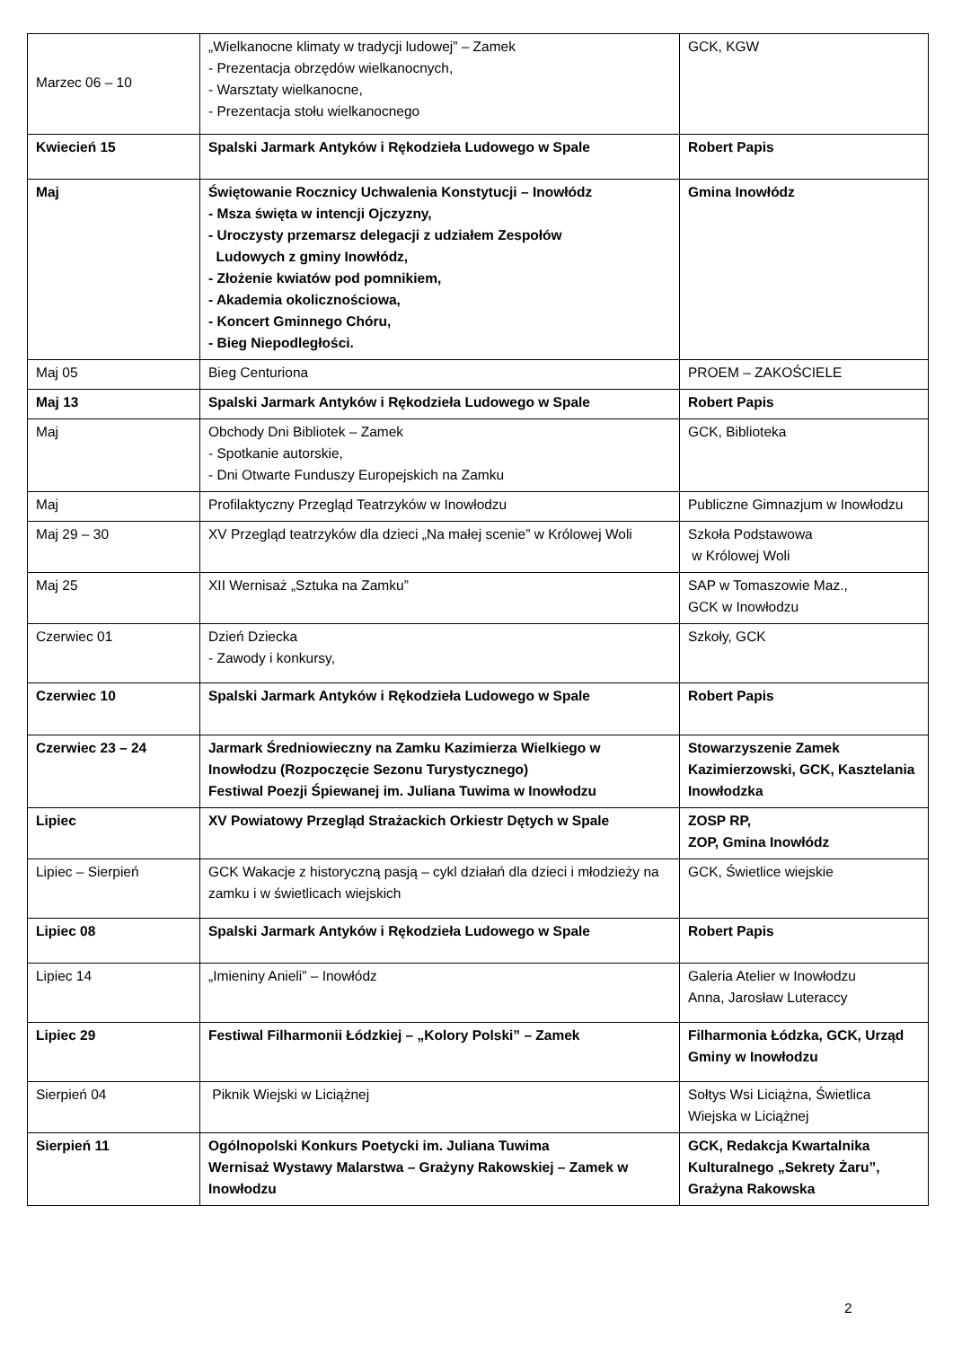| Marzec 06 – 10 | „Wielkanocne klimaty w tradycji ludowej” – Zamek - Prezentacja obrzędów wielkanocnych, - Warsztaty wielkanocne, - Prezentacja stołu wielkanocnego | GCK, KGW |
| Kwiecień 15 | Spalski Jarmark Antyków i Rękodzieła Ludowego w Spale | Robert Papis |
| Maj | Świętowanie Rocznicy Uchwalenia Konstytucji – Inowłódz - Msza święta w intencji Ojczyzny, - Uroczysty przemarsz delegacji z udziałem Zespołów Ludowych z gminy Inowłódz, - Złożenie kwiatów pod pomnikiem, - Akademia okolicznościowa, - Koncert Gminnego Chóru, - Bieg Niepodległości. | Gmina Inowłódz |
| Maj 05 | Bieg Centuriona | PROEM – ZAKOŚCIELE |
| Maj 13 | Spalski Jarmark Antyków i Rękodzieła Ludowego w Spale | Robert Papis |
| Maj | Obchody Dni Bibliotek – Zamek - Spotkanie autorskie, - Dni Otwarte Funduszy Europejskich na Zamku | GCK, Biblioteka |
| Maj | Profilaktyczny Przegląd Teatrzyków w Inowłodzu | Publiczne Gimnazjum w Inowłodzu |
| Maj 29 – 30 | XV Przegląd teatrzyków dla dzieci „Na małej scenie” w Królowej Woli | Szkoła Podstawowa w Królowej Woli |
| Maj 25 | XII Wernisaż „Sztuka na Zamku” | SAP w Tomaszowie Maz., GCK w Inowłodzu |
| Czerwiec 01 | Dzień Dziecka - Zawody i konkursy, | Szkoły, GCK |
| Czerwiec 10 | Spalski Jarmark Antyków i Rękodzieła Ludowego w Spale | Robert Papis |
| Czerwiec 23 – 24 | Jarmark Średniowieczny na Zamku Kazimierza Wielkiego w Inowłodzu (Rozpoczęcie Sezonu Turystycznego) Festiwal Poezji Śpiewanej im. Juliana Tuwima w Inowłodzu | Stowarzyszenie Zamek Kazimierzowski, GCK, Kasztelania Inowłodzka |
| Lipiec | XV Powiatowy Przegląd Strażackich Orkiestr Dętych w Spale | ZOSP RP, ZOP, Gmina Inowłódz |
| Lipiec – Sierpień | GCK Wakacje z historyczną pasją – cykl działań dla dzieci i młodzieży na zamku i w świetlicach wiejskich | GCK, Świetlice wiejskie |
| Lipiec 08 | Spalski Jarmark Antyków i Rękodzieła Ludowego w Spale | Robert Papis |
| Lipiec 14 | „Imieniny Anieli” – Inowłódz | Galeria Atelier w Inowłodzu Anna, Jarosław Luteraccy |
| Lipiec 29 | Festiwal Filharmonii Łódzkiej – „Kolory Polski” – Zamek | Filharmonia Łódzka, GCK, Urząd Gminy w Inowłodzu |
| Sierpień 04 | Piknik Wiejski w Liciążnej | Sołtys Wsi Liciążna, Świetlica Wiejska w Liciążnej |
| Sierpień 11 | Ogólnopolski Konkurs Poetycki im. Juliana Tuwima Wernisaż Wystawy Malarstwa – Grażyny Rakowskiej – Zamek w Inowłodzu | GCK, Redakcja Kwartalnika Kulturalnego „Sekrety Żaru”, Grażyna Rakowska |
2